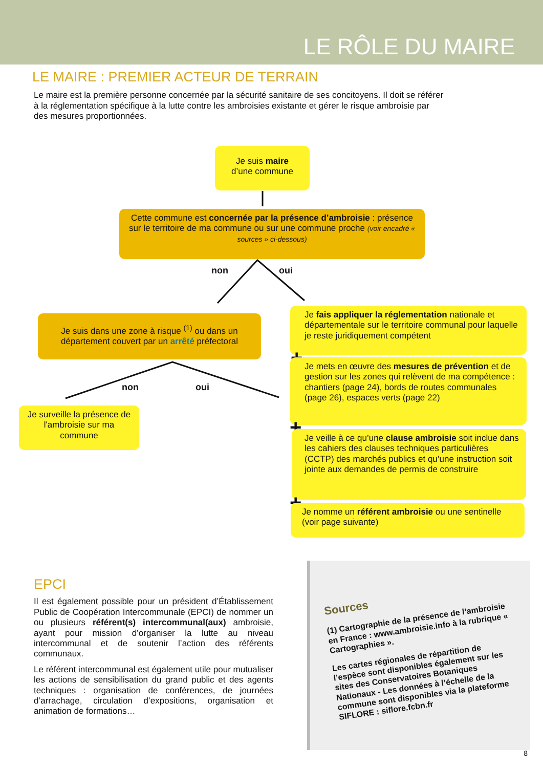LE RÔLE DU MAIRE
LE MAIRE : PREMIER ACTEUR DE TERRAIN
Le maire est la première personne concernée par la sécurité sanitaire de ses concitoyens. Il doit se référer à la réglementation spécifique à la lutte contre les ambroisies existante et gérer le risque ambroisie par des mesures proportionnées.
Je suis maire
d’une commune
Cette commune est concernée par la présence d’ambroisie : présence sur le territoire de ma commune ou sur une commune proche (voir encadré « sources » ci-dessous)
non oui
Je suis dans une zone à risque <sup>(1)</sup> ou dans un département couvert par un arrêté préfectoral
non oui
Je surveille la présence de l'ambroisie sur ma commune
Je fais appliquer la réglementation nationale et départementale sur le territoire communal pour laquelle je reste juridiquement compétent
+
Je mets en œuvre des mesures de prévention et de gestion sur les zones qui relèvent de ma compétence : chantiers (page 24), bords de routes communales (page 26), espaces verts (page 22)
+
Je veille à ce qu’une clause ambroisie soit inclue dans les cahiers des clauses techniques particulières (CCTP) des marchés publics et qu’une instruction soit jointe aux demandes de permis de construire
+
Je nomme un référent ambroisie ou une sentinelle (voir page suivante)
EPCI
Il est également possible pour un président d’Établissement Public de Coopération Intercommunale (EPCI) de nommer un ou plusieurs référent(s) intercommunal(aux) ambroisie, ayant pour mission d’organiser la lutte au niveau intercommunal et de soutenir l’action des référents communaux.
Le référent intercommunal est également utile pour mutualiser les actions de sensibilisation du grand public et des agents techniques : organisation de conférences, de journées d’arrachage, circulation d’expositions, organisation et animation de formations…
Sources
(1) Cartographie de la présence de l’ambroisie en France : www.ambroisie.info à la rubrique « Cartographies ».
Les cartes régionales de répartition de l’espèce sont disponibles également sur les sites des Conservatoires Botaniques Nationaux - Les données à l’échelle de la commune sont disponibles via la plateforme SIFLORE : siflore.fcbn.fr
8